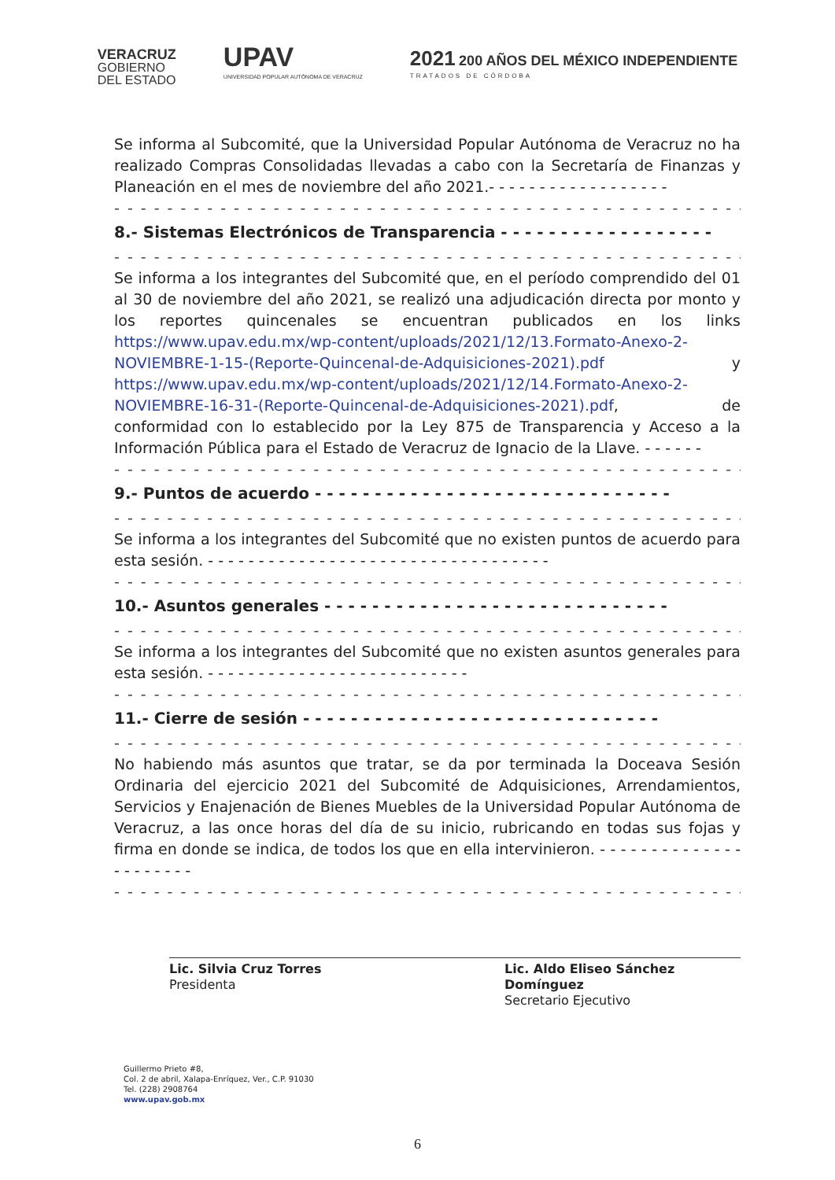VERACRUZ
GOBIERNO
DEL ESTADO
UPAV
UNIVERSIDAD POPULAR AUTÓNOMA DE VERACRUZ
2021 200 AÑOS DEL MÉXICO INDEPENDIENTE
TRATADOS DE CÓRDOBA
Se informa al Subcomité, que la Universidad Popular Autónoma de Veracruz no ha realizado Compras Consolidadas llevadas a cabo con la Secretaría de Finanzas y Planeación en el mes de noviembre del año 2021.- - - - - - - - - - - - - - - - - -
- - - - - - - - - - - - - - - - - - - - - - - - - - - - - - - - - - - - - - - - - - - - - - - -
8.- Sistemas Electrónicos de Transparencia - - - - - - - - - - - - - - - - - -
- - - - - - - - - - - - - - - - - - - - - - - - - - - - - - - - - - - - - - - - - - - - - - - -
Se informa a los integrantes del Subcomité que, en el período comprendido del 01 al 30 de noviembre del año 2021, se realizó una adjudicación directa por monto y los reportes quincenales se encuentran publicados en los links https://www.upav.edu.mx/wp-content/uploads/2021/12/13.Formato-Anexo-2-NOVIEMBRE-1-15-(Reporte-Quincenal-de-Adquisiciones-2021).pdf y https://www.upav.edu.mx/wp-content/uploads/2021/12/14.Formato-Anexo-2-NOVIEMBRE-16-31-(Reporte-Quincenal-de-Adquisiciones-2021).pdf, de conformidad con lo establecido por la Ley 875 de Transparencia y Acceso a la Información Pública para el Estado de Veracruz de Ignacio de la Llave. - - - - - -
- - - - - - - - - - - - - - - - - - - - - - - - - - - - - - - - - - - - - - - - - - - - - - - -
9.- Puntos de acuerdo - - - - - - - - - - - - - - - - - - - - - - - - - - - - - -
- - - - - - - - - - - - - - - - - - - - - - - - - - - - - - - - - - - - - - - - - - - - - - - -
Se informa a los integrantes del Subcomité que no existen puntos de acuerdo para esta sesión. - - - - - - - - - - - - - - - - - - - - - - - - - - - - - - - - - -
- - - - - - - - - - - - - - - - - - - - - - - - - - - - - - - - - - - - - - - - - - - - - - - -
10.- Asuntos generales - - - - - - - - - - - - - - - - - - - - - - - - - - - - -
- - - - - - - - - - - - - - - - - - - - - - - - - - - - - - - - - - - - - - - - - - - - - - - -
Se informa a los integrantes del Subcomité que no existen asuntos generales para esta sesión. - - - - - - - - - - - - - - - - - - - - - - - - - -
- - - - - - - - - - - - - - - - - - - - - - - - - - - - - - - - - - - - - - - - - - - - - - - -
11.- Cierre de sesión - - - - - - - - - - - - - - - - - - - - - - - - - - - - - -
- - - - - - - - - - - - - - - - - - - - - - - - - - - - - - - - - - - - - - - - - - - - - - - -
No habiendo más asuntos que tratar, se da por terminada la Doceava Sesión Ordinaria del ejercicio 2021 del Subcomité de Adquisiciones, Arrendamientos, Servicios y Enajenación de Bienes Muebles de la Universidad Popular Autónoma de Veracruz, a las once horas del día de su inicio, rubricando en todas sus fojas y firma en donde se indica, de todos los que en ella intervinieron. - - - - - - - - - - - - - - - - - - - - - -
- - - - - - - - - - - - - - - - - - - - - - - - - - - - - - - - - - - - - - - - - - - - - - - -
Lic. Silvia Cruz Torres
Presidenta
Lic. Aldo Eliseo Sánchez Domínguez
Secretario Ejecutivo
Guillermo Prieto #8,
Col. 2 de abril, Xalapa-Enríquez, Ver., C.P. 91030
Tel. (228) 2908764
www.upav.gob.mx
6